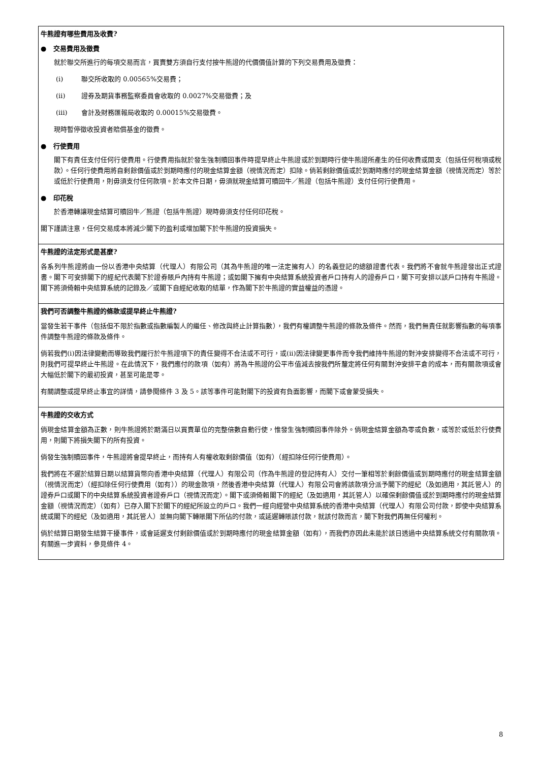牛熊證有哪些費用及收費?
● 交易費用及徵費
就於聯交所進行的每項交易而言，買賣雙方須自行支付按牛熊證的代價價值計算的下列交易費用及徵費：
(i) 聯交所收取的 0.00565%交易費；
(ii) 證券及期貨事務監察委員會收取的 0.0027%交易徵費；及
(iii) 會計及財務匯報局收取的 0.00015%交易徵費。
現時暫停徵收投資者賠償基金的徵費。
● 行使費用
閣下有責任支付任何行使費用。行使費用指就於發生強制贖回事件時提早終止牛熊證或於到期時行使牛熊證所產生的任何收費或開支（包括任何稅項或稅款）。任何行使費用將自剩餘價值或於到期時應付的現金結算金額（視情況而定）扣除。倘若剩餘價值或於到期時應付的現金結算金額（視情況而定）等於或低於行使費用，則毋須支付任何款項。於本文件日期，毋須就現金結算可贖回牛／熊證（包括牛熊證）支付任何行使費用。
● 印花稅
於香港轉讓現金結算可贖回牛／熊證（包括牛熊證）現時毋須支付任何印花稅。
閣下謹請注意，任何交易成本將減少閣下的盈利或增加閣下於牛熊證的投資損失。
牛熊證的法定形式是甚麼?
各系列牛熊證將由一份以香港中央結算（代理人）有限公司（其為牛熊證的唯一法定擁有人）的名義登記的總額證書代表。我們將不會就牛熊證發出正式證書。閣下可安排閣下的經紀代表閣下於證券賬戶內持有牛熊證；或如閣下擁有中央結算系統投資者戶口持有人的證券戶口，閣下可安排以該戶口持有牛熊證。閣下將須倚賴中央結算系統的記錄及／或閣下自經紀收取的結單，作為閣下於牛熊證的實益權益的憑證。
我們可否調整牛熊證的條款或提早終止牛熊證?
當發生若干事件（包括但不限於指數或指數編製人的繼任、修改與終止計算指數），我們有權調整牛熊證的條款及條件。然而，我們無責任就影響指數的每項事件調整牛熊證的條款及條件。
倘若我們(i)因法律變動而導致我們履行於牛熊證項下的責任變得不合法或不可行，或(ii)因法律變更事件而令我們維持牛熊證的對沖安排變得不合法或不可行，則我們可提早終止牛熊證。在此情況下，我們應付的款項（如有）將為牛熊證的公平市值減去按我們所釐定將任何有關對沖安排平倉的成本，而有關款項或會大幅低於閣下的最初投資，甚至可能是零。
有關調整或提早終止事宜的詳情，請參閱條件 3 及 5。該等事件可能對閣下的投資有負面影響，而閣下或會蒙受損失。
牛熊證的交收方式
倘現金結算金額為正數，則牛熊證將於期滿日以買賣單位的完整倍數自動行使，惟發生強制贖回事件除外。倘現金結算金額為零或負數，或等於或低於行使費用，則閣下將損失閣下的所有投資。
倘發生強制贖回事件，牛熊證將會提早終止，而持有人有權收取剩餘價值（如有）（經扣除任何行使費用）。
我們將在不遲於結算日期以結算貨幣向香港中央結算（代理人）有限公司（作為牛熊證的登記持有人）交付一筆相等於剩餘價值或到期時應付的現金結算金額（視情況而定）（經扣除任何行使費用（如有））的現金款項，然後香港中央結算（代理人）有限公司會將該款項分派予閣下的經紀（及如適用，其託管人）的證券戶口或閣下的中央結算系統投資者證券戶口（視情況而定）。閣下或須倚賴閣下的經紀（及如適用，其託管人）以確保剩餘價值或於到期時應付的現金結算金額（視情況而定）（如有）已存入閣下於閣下的經紀所設立的戶口。我們一經向經營中央結算系統的香港中央結算（代理人）有限公司付款，即使中央結算系統或閣下的經紀（及如適用，其託管人）並無向閣下轉賬閣下所佔的付款，或延遲轉賬該付款，就該付款而言，閣下對我們再無任何權利。
倘於結算日期發生結算干擾事件，或會延遲支付剩餘價值或於到期時應付的現金結算金額（如有），而我們亦因此未能於該日透過中央結算系統交付有關款項。有關進一步資料，參見條件 4。
8